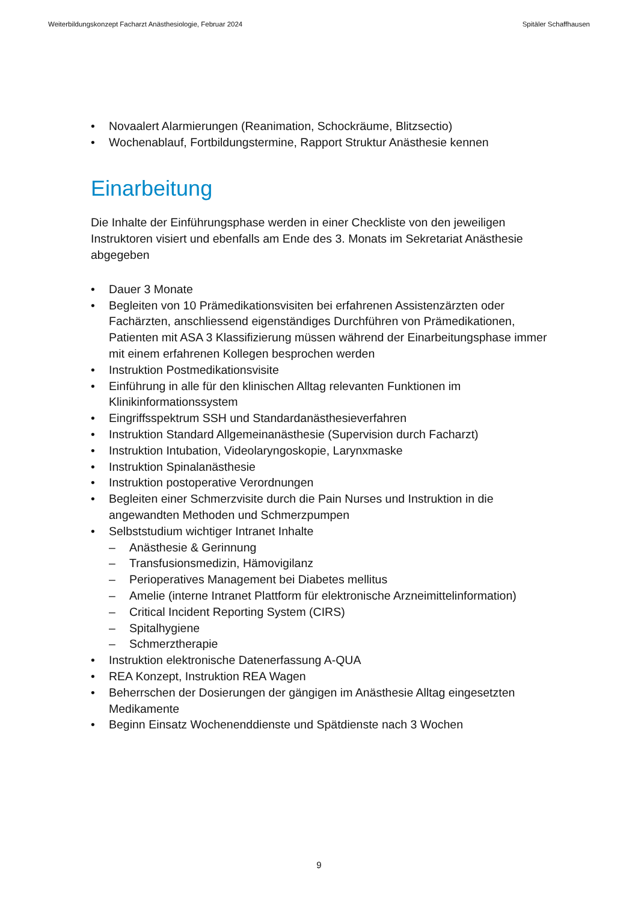Weiterbildungskonzept Facharzt Anästhesiologie, Februar 2024 Spitäler Schaffhausen
• Novaalert Alarmierungen (Reanimation, Schockräume, Blitzsectio)
• Wochenablauf, Fortbildungstermine, Rapport Struktur Anästhesie kennen
Einarbeitung
Die Inhalte der Einführungsphase werden in einer Checkliste von den jeweiligen Instruktoren visiert und ebenfalls am Ende des 3. Monats im Sekretariat Anästhesie abgegeben
• Dauer 3 Monate
• Begleiten von 10 Prämedikationsvisiten bei erfahrenen Assistenzärzten oder Fachärzten, anschliessend eigenständiges Durchführen von Prämedikationen, Patienten mit ASA 3 Klassifizierung müssen während der Einarbeitungsphase immer mit einem erfahrenen Kollegen besprochen werden
• Instruktion Postmedikationsvisite
• Einführung in alle für den klinischen Alltag relevanten Funktionen im Klinikinformationssystem
• Eingriffsspektrum SSH und Standardanästhesieverfahren
• Instruktion Standard Allgemeinanästhesie (Supervision durch Facharzt)
• Instruktion Intubation, Videolaryngoskopie, Larynxmaske
• Instruktion Spinalanästhesie
• Instruktion postoperative Verordnungen
• Begleiten einer Schmerzvisite durch die Pain Nurses und Instruktion in die angewandten Methoden und Schmerzpumpen
• Selbststudium wichtiger Intranet Inhalte
– Anästhesie & Gerinnung
– Transfusionsmedizin, Hämovigilanz
– Perioperatives Management bei Diabetes mellitus
– Amelie (interne Intranet Plattform für elektronische Arzneimittelinformation)
– Critical Incident Reporting System (CIRS)
– Spitalhygiene
– Schmerztherapie
• Instruktion elektronische Datenerfassung A-QUA
• REA Konzept, Instruktion REA Wagen
• Beherrschen der Dosierungen der gängigen im Anästhesie Alltag eingesetzten Medikamente
• Beginn Einsatz Wochenenddienste und Spätdienste nach 3 Wochen
9